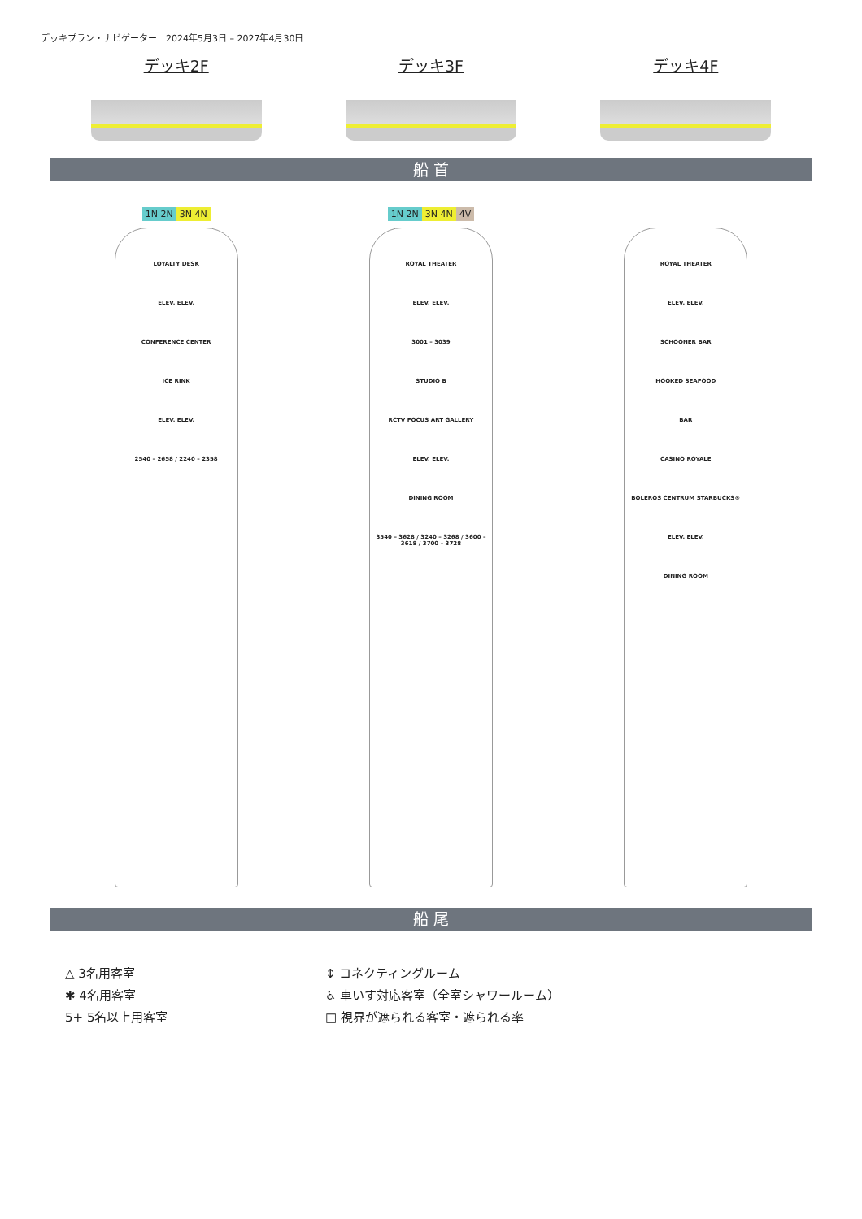デッキプラン・ナビゲーター　2024年5月3日 – 2027年4月30日
デッキ2F デッキ3F デッキ4F
船 首
1N 2N 3N 4N
LOYALTY DESK
ELEV. ELEV.
CONFERENCE CENTER
ICE RINK
ELEV. ELEV.
2540 – 2658 / 2240 – 2358
1N 2N 3N 4N 4V
ROYAL THEATER
ELEV. ELEV.
3001 – 3039
STUDIO B
RCTV FOCUS ART GALLERY
ELEV. ELEV.
DINING ROOM
3540 – 3628 / 3240 – 3268 / 3600 – 3618 / 3700 – 3728
ROYAL THEATER
ELEV. ELEV.
SCHOONER BAR
HOOKED SEAFOOD
BAR
CASINO ROYALE
BOLEROS CENTRUM STARBUCKS®
ELEV. ELEV.
DINING ROOM
船 尾
△ 3名用客室
✱ 4名用客室
5+ 5名以上用客室
↕ コネクティングルーム
♿ 車いす対応客室（全室シャワールーム）
□ 視界が遮られる客室・遮られる率